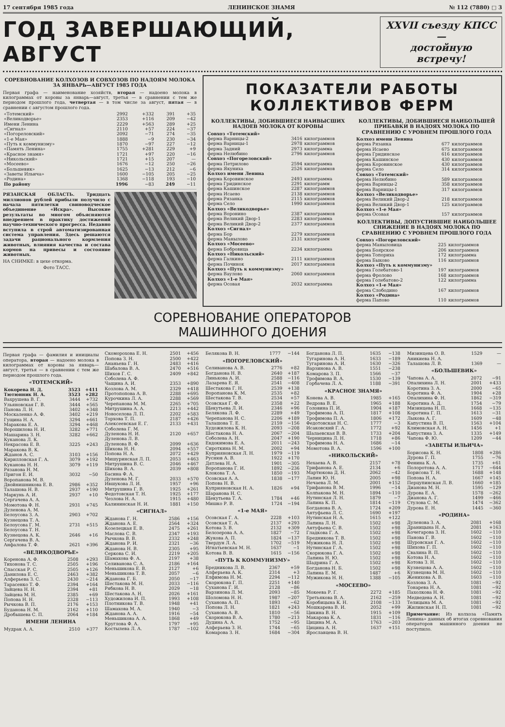17 сентября 1985 года ЛЕНИНСКОЕ ЗНАМЯ № 112 (7880) □ 3
ГОД ЗАВЕРШАЮЩИЙ, АВГУСТ
XXVII съезду КПСС—
достойную встречу!
СОРЕВНОВАНИЕ КОЛХОЗОВ И СОВХОЗОВ ПО НАДОЯМ МОЛОКА ЗА ЯНВАРЬ—АВГУСТ 1985 ГОДА
Первая графа — наименование хозяйств, вторая — надоено молока в килограммах от коровы за январь—август, третья — в сравнении с тем же периодом прошлого года, четвертая — в том числе за август, пятая — в сравнении с августом прошлого года.
| «Тотемский» | 2992 | +332 | 391 | +35 |
| «Великодворье» | 2353 | +116 | 209 | −42 |
| Имени Ленина | 2229 | +563 | 289 | +25 |
| «Сигнал» | 2110 | +57 | 224 | −37 |
| «Погореловский» | 2092 | −71 | 274 | −35 |
| «1-е Мая» | 1888 | −9 | 230 | −34 |
| «Путь к коммунизму» | 1870 | −97 | 227 | −12 |
| «Память Ленина» | 1755 | +281 | 229 | +9 |
| «Красное знамя» | 1721 | +97 | 220 | −16 |
| «Никольский» | 1721 | +15 | 207 | — |
| «Мосеево» | 1676 | −12 | 250 | −26 |
| «Большевик» | 1625 | −13 | 212 | −6 |
| «Заветы Ильича» | 1600 | −105 | 205 | −25 |
| «Родина» | 1368 | −118 | 193 | −10 |
| По району | 1996 | −83 | 249 | −11 |
РЯЗАНСКАЯ ОБЛАСТЬ. Тридцать миллионов рублей прибыли получило с начала пятилетки свиноводческое объединение «Искра». Высокие результаты во многом объясняются внедрением в практику достижений научно-технического прогресса. Недавно вступила в строй автоматизированная система управления. Здесь решаются задачи рационального кормления животных, влияния качества и состава кормов на привесы и состояние животных.
НА СНИМКЕ: в цехе откорма.
Фото ТАСС.
ПОКАЗАТЕЛИ РАБОТЫ
КОЛЛЕКТИВОВ ФЕРМ
КОЛЛЕКТИВЫ, ДОБИВШИЕСЯ НАИВЫСШИХ НАДОЕВ МОЛОКА ОТ КОРОВЫ
| Совхоз «Тотемский» | | |
| ферма Варницы-2 | 3416 | килограммов |
| ферма Варницы-1 | 2978 | килограммов |
| ферма Задний | 2973 | килограмма |
| ферма Нелюбино | 2796 | килограммов |
| Совхоз «Погореловский» | | |
| ферма Петрилово | 2594 | килограмма |
| ферма Якуниха | 2526 | килограммов |
| Колхоз имени Ленина | | |
| ферма Коровинское | 2493 | килограмма |
| ферма Гридинское | 2291 | килограмм |
| ферма Кашинское | 2287 | килограммов |
| ферма Исаево | 2138 | килограммов |
| ферма Рязанка | 2115 | килограммов |
| ферма Село | 1990 | килограммов |
| Колхоз «Великодворье» | | |
| ферма Воронино | 2387 | килограммов |
| ферма Великий Двор-1 | 2283 | килограмма |
| ферма Великий Двор-2 | 2377 | килограммов |
| Колхоз «Сигнал» | | |
| ферма Бор | 2279 | килограммов |
| ферма Маныловo | 2131 | килограмм |
| Колхоз «Мосеево» | | |
| ферма Бобровица | 2234 | килограмма |
| Колхоз «Никольский» | | |
| ферма Галкино | 2111 | килограммов |
| ферма Починок | 2017 | килограммов |
| Колхоз «Путь к коммунизму» | | |
| ферма Ваулово | 2060 | килограммов |
| Колхоз «1-е Мая» | | |
| ферма Осовая | 2032 | килограмма |
КОЛЛЕКТИВЫ, ДОБИВШИЕСЯ НАИБОЛЬШЕЙ ПРИБАВКИ В НАДОЯХ МОЛОКА ПО СРАВНЕНИЮ С УРОВНЕМ ПРОШЛОГО ГОДА
| Колхоз имени Ленина | | |
| ферма Рязанка | 677 | килограммов |
| ферма Исаево | 675 | килограммов |
| ферма Гридинское | 616 | килограммов |
| ферма Кашинское | 430 | килограммов |
| ферма Коровинское | 430 | килограммов |
| ферма Село | 314 | килограммов |
| Совхоз «Тотемский» | | |
| ферма Нелюбино | 589 | килограммов |
| ферма Варницы-2 | 358 | килограммов |
| ферма Варницы-1 | 317 | килограммов |
| Колхоз «Великодворье» | | |
| ферма Великий Двор-2 | 218 | килограммов |
| ферма Великий Двор-1 | 125 | килограммов |
| Колхоз «1-е Мая» | | |
| ферма Осовая | 157 | килограммов |
КОЛЛЕКТИВЫ, ДОПУСТИВШИЕ НАИБОЛЬШЕЕ СНИЖЕНИЕ В НАДОЯХ МОЛОКА ПО СРАВНЕНИЮ С УРОВНЕМ ПРОШЛОГО ГОДА
| Совхоз «Погореловский» | | |
| ферма Маныловица | 225 | килограммов |
| ферма Боярское | 206 | килограммов |
| ферма Топориха | 172 | килограмма |
| ферма Быково | 116 | килограммов |
| Колхоз «Путь к коммунизму» | | |
| ферма Голебатово-1 | 197 | килограммов |
| ферма Фролово | 168 | килограммов |
| ферма Голебатово-2 | 122 | килограмма |
| Колхоз «1-е Мая» | | |
| ферма Слободино | 167 | килограммов |
| Колхоз «Родина» | | |
| ферма Папово | 110 | килограммов |
СОРЕВНОВАНИЕ ОПЕРАТОРОВ
МАШИННОГО ДОЕНИЯ
Первая графа — фамилия и инициалы оператора, вторая — надоено молока в килограммах от коровы за январь—август, третья — в сравнении с тем же периодом прошлого года.
«ТОТЕМСКИЙ»
| Кокорева Н. Д. | 3523 | +411 |
| Тютюнник Н. А. | 3523 | +282 |
| Вахрушева В. Г. | 3444 | +732 |
| Ульяновская Г. В. | 3444 | +565 |
| Панова Л. Н. | 3402 | +348 |
| Москаленко А. Ф. | 3402 | +219 |
| Гущина Н. А. | 3294 | +661 |
| Маракова Е. А. | 3294 | +468 |
| Ворошилова Н. И. | 3282 | +771 |
| Машарина З. Н. | 3282 | +662 |
| Куканова Л. К. | | |
| Некрасова Е. В. | 3225 | +243 |
| Маракова В. К. | | |
| Жданов А. С. | 3103 | +156 |
| Кирилловская Г. А. | 3079 | +192 |
| Куканова Н. Н. | 3079 | +119 |
| Рязанова Н. М. | | |
| Пригон Е. И. | 3032 | −50 |
| Воропанова М. В. | | |
| Двойнишникова Е. В. | 2986 | +352 |
| Талашова Н. В. | 2937 | +190 |
| Маркунь А. И. | 2937 | +10 |
| Сергачева А. А. | | |
| Момотова Ф. Н. | 2931 | +745 |
| Дуленова А. М. | | |
| Белоусова З. А. | 2903 | +702 |
| Кузнецова Т. А. | | |
| Белоусова Г. М. | 2731 | +515 |
| Белоусова Т. Н. | | |
| Кузнецова А. К. | 2646 | +16 |
| Сергачева В. А. | | |
| Анфалова Т. Ф. | 2621 | +396 |
«ВЕЛИКОДВОРЬЕ»
| Коренова А. Ф. | 2508 | +293 |
| Тихонова Т. С. | 2505 | +196 |
| Спасская Р. С. | 2505 | +126 |
| Данилова Е. С. | 2463 | +382 |
| Алферьева З. С. | 2430 | −214 |
| Тарасенко Т. Ф. | 2394 | +164 |
| Зайцева Н. Н. | 2394 | +81 |
| Зайцева М. Н. | 2385 | +69 |
| Попова Н. Н. | 2328 | −113 |
| Рычкова В. П. | 2176 | +153 |
| Буданова Н. М. | 2162 | +110 |
| Дробышева С. П. | 2064 | +184 |
ИМЕНИ ЛЕНИНА
| Мудрак А. А. | 2510 | +377 |
| Скоморохова Е. Н. | 2501 | +456 |
| Попова З. Н. | 2500 | +422 |
| Ананьева Г. Н. | 2483 | +416 |
| Шабалова В. А. | 2470 | +516 |
| Шихов Г. С. | 2409 | +842 |
| Соболева А. Ф. | | |
| Чащина А. И. | 2353 | +890 |
| Козлова А. М. | 2329 | +418 |
| Протопопова А. В. | 2288 | +695 |
| Курочкина Л. А. | 2288 | +569 |
| Черепанова М. М. | 2265 | +705 |
| Митрушина А. А. | 2213 | +442 |
| Новоселова Л. П. | 2202 | +583 |
| Торхова Т. П. | 2187 | +426 |
| Алексеевская Е. Г. | 2133 | +431 |
| Соболева Г. М. | | |
| Дуленова Н. И. | 2120 | +657 |
| Дуленова Л. В. | | |
| Дуленова В. Ф. | 2099 | +636 |
| Шихова Н. Н. | 2094 | +557 |
| Попова Н. А. | 2072 | +429 |
| Мишуринская Л. П. | 2053 | +463 |
| Митрушина В. С. | 2046 | +467 |
| Шихова В. А. | 2039 | +808 |
| Басина Ф. А. | | |
| Дуленова М. Г. | 2033 | +570 |
| Ившукова Л. И. | 1957 | +96 |
| Митрушина Г. В. | 1925 | +261 |
| Федотовская Т. Н. | 1925 | +177 |
| Чезлова Н. А. | 1915 | +480 |
| Калининская Н. И. | 1881 | +150 |
«СИГНАЛ»
| Жданова Г. Н. | 2586 | +156 |
| Жданова А. Е. | 2564 | +324 |
| Козелецкая Е. В. | 2475 | +261 |
| Маслова С. В. | 2347 | +193 |
| Рычкова В. В. | 2332 | +248 |
| Жданова Р. И. | 2321 | −36 |
| Жданова Н. В. | 2305 | +95 |
| Серкова С. И. | 2219 | +205 |
| Шамахова Ф. А. | 2197 | +38 |
| Селиванова С. А. | 2186 | +164 |
| Меньшикова Е. В. | 2127 | +6 |
| Меньшикова Т. В. | 2057 | −6 |
| Жданова Г. Б. | 2050 | −17 |
| Шестакова М. Н. | 2033 | −116 |
| Рябкова Н. В. | 2029 | −18 |
| Шестакова А. Н. | 2026 | +161 |
| Художилова И. П. | 1993 | +108 |
| Плотникова Т. В. | 1948 | +41 |
| Шамахова М. А. | 1940 | −3 |
| Жданова А. А. | 1916 | −54 |
| Меньшикова А. А. | 1868 | +49 |
| Круглова Ф. А. | 1797 | +95 |
| Костылева Л. А. | 1787 | −102 |
| Белякова В. Н. | 1777 | −144 |
«ПОГОРЕЛОВСКИЙ»
| Селиванова А. В. | 2776 | +82 |
| Богданова Н. В. | 2640 | +187 |
| Линькова А. И. | 2588 | −116 |
| Лазарева Е. Я. | 2541 | −408 |
| Шестакова Г. Н. | 2539 | +138 |
| Воропанова К. М. | 2535 | +82 |
| Шестакова Т. В. | 2534 | +57 |
| Осовская Г. Ф. | 2358 | +22 |
| Щекутьева Л. И. | 2346 | +96 |
| Белякова Л. Ф. | 2289 | +49 |
| Черепанова Н. С. | 2206 | +189 |
| Талашова Т. Е. | 2159 | −156 |
| Художилова К. Н. | 2093 | −208 |
| Шестакова Н. А. | 2067 | −204 |
| Соболева А. Н. | 2047 | +190 |
| Евдокимова Е. А. | 2011 | −243 |
| Сироткина Н. М. | 2002 | +94 |
| Куприяновская Л. Н. | 1979 | −119 |
| Руснюв А. В. | 1922 | +170 |
| Дятлева Н. А. | 1901 | −305 |
| Воропанова Г. И. | 1892 | −236 |
| Клокова Т. А. | 1850 | −193 |
| Осовская А. А. | 1838 | −177 |
| Попова Н. В. | | |
| Куприяновская Н. А. | 1826 | +94 |
| Шаранова Н. С. | | |
| Щекутьева Т. А. | 1784 | +46 |
| Мишко Р. В. | 1724 | −194 |
«1-е МАЯ»
| Осовская Г. А. | 2228 | +103 |
| Осовская Т. А. | 2137 | +293 |
| Котова З. В. | 2132 | +309 |
| Белозерова А. А. | 1827 | −72 |
| Жукова А. П. | 1824 | −137 |
| Твердун Л. А. | 1702 | −519 |
| Игнатьевская М. Н. | 1637 | −1 |
| Котова В. В. | 1615 | −156 |
«ПУТЬ К КОММУНИЗМУ»
| Бредникова Л. В. | 2367 | +59 |
| Алферьева А. К. | 2314 | +3 |
| Елфимова Н. М. | 2294 | −112 |
| Скорюкова Г. П. | 2251 | +140 |
| Суханова Г. И. | 2128 | −86 |
| Варзинова Л. М. | 2093 | −85 |
| Шоломова Н. Н. | 1987 | −207 |
| Суханова А. П. | 1893 | −62 |
| Попова Л. Н. | 1821 | +243 |
| Суханова А. В. | 1810 | −56 |
| Скорюкова В. А. | 1780 | −213 |
| Дудина А. А. | 1752 | −95 |
| Алферьева З. Н. | 1744 | −65 |
| Комарова З. Н. | 1684 | −304 |
| Богданова Л. П. | 1635 | −138 |
| Тугаринова А. Н. | 1633 | −189 |
| Тугаринова А. И. | 1630 | −326 |
| Варзинова А. В. | 1551 | −238 |
| Комарова З. П. | 1566 | −37 |
| Трофимова В. А. | 1530 | −139 |
| Горбачева Л. А. | 1188 | −391 |
«КРАСНОЕ ЗНАМЯ»
| Конева А. В. | 1985 | +165 |
| Ведрова В. Е. | 1965 | +188 |
| Головина П. И. | 1904 | +187 |
| Трофимова А. П. | 1817 | +108 |
| Трофимова П. А. | 1806 | +172 |
| Федотовская Н. С. | 1777 | −3 |
| Исаковский Г. А. | 1772 | +92 |
| Шалаевская В. В. | 1733 | +204 |
| Черницина Л. Н. | 1718 | +86 |
| Трофимова Н. А. | 1686 | −14 |
| Момотова В. А. | 1596 | +100 |
«НИКОЛЬСКИЙ»
| Нехаева А. В. | 2157 | +78 |
| Трифанова А. Е. | 2134 | +6 |
| Мартюкова Д. Н. | 2062 | −42 |
| Лапин Ю. Н. | 2005 | +98 |
| Нечаева Л. М. | 2001 | +152 |
| Трифанова В. М. | 1996 | −14 |
| Колпакова М. Н. | 1894 | −110 |
| Нутинская Л. Н. | 1879 | −7 |
| Лапина К. П. | 1814 | −119 |
| Богданова В. А. | 1724 | +209 |
| Антуфьева Л. С. | 1690 | +197 |
| Нутинская Н. А. | 1615 | +122 |
| Лапина Л. Н. | 1502 | +98 |
| Антуфьева С. В. | 1502 | +98 |
| Гладкова Г. А. | 1502 | +98 |
| Бредникова Т. В. | 1502 | +98 |
| Мужикова Н. Л. | 1502 | +98 |
| Нутинская Г. А. | 1502 | +98 |
| Скорюкова Г. А. | 1502 | +98 |
| Лапина Н. Ю. | 1502 | +98 |
| Шадрина Г. А. | 1502 | +98 |
| Богданова Н. Б. | 1502 | +98 |
| Лапина Е. М. | 1487 | +6 |
| Мужикова Н. Н. | 1388 | −105 |
«МОСЕЕВО»
| Мокеева Р. Г. | 2272 | +185 |
| Третьякова В. А. | 2162 | −259 |
| Коробицына К. Н. | 2108 | −133 |
| Мошкарева В. И. | 2052 | +99 |
| Цикина В. Н. | 1915 | +109 |
| Макарова К. А. | 1831 | −116 |
| Цицина М. А. | 1763 | −203 |
| Цицина А. Н. | 1637 | +151 |
| Ярославцева В. Н. | | |
| Мизинцева О. В. | 1529 | — |
| Аникиева Н. А. | | |
| Талашова Л. В. | 1369 | — |
«БОЛЬШЕВИК»
| Чапова А. А. | 2072 | −91 |
| Опалихина Л. Н. | 2001 | +433 |
| Коротина З. А. | 2000 | −65 |
| Коротина Ф. А. | 1904 | +28 |
| Опалихина Ф. Н. | 1862 | −319 |
| Коротина А. Д. | 1754 | −79 |
| Мизинцева Н. П. | 1668 | −135 |
| Коротина Г. П. | 1613 | −31 |
| Лыкова А. Г. | 1609 | −48 |
| Капустина В. П. | 1563 | +104 |
| Климовская А. Н. | 1456 | +1 |
| Капустина З. А. | 1335 | +149 |
| Чапова Ф. Ю. | 1209 | −44 |
«ЗАВЕТЫ ИЛЬИЧА»
| Борисова К. Н. | 1808 | +286 |
| Дурова Г. П. | 1755 | −76 |
| Фенина К. А. | 1735 | +61 |
| Полоротова А. А. | 1717 | −644 |
| Борисова Т. Н. | 1688 | +148 |
| Попова Н. А. | 1667 | +145 |
| Перцупинская Л. В. | 1660 | +185 |
| Дианова М. Н. | 1595 | −129 |
| Дурова Е. А. | 1578 | −262 |
| Дианова А. Г. | 1499 | −466 |
| Стулова С. М. | 1474 | −362 |
| Дурова Е. Н. | 1445 | −360 |
«РОДИНА»
| Дуленова З. А. | 2081 | +168 |
| Драницына Н. А. | 2081 | +163 |
| Кочегарова З. Н. | 1602 | −110 |
| Панова Г. В. | 1602 | −110 |
| Шуровская Г. А. | 1602 | −110 |
| Шихова Г. П. | 1602 | −110 |
| Свалина В. П. | 1602 | −110 |
| Котова Н. А. | 1602 | −110 |
| Котова З. Н. | 1602 | −110 |
| Кузнецова А. А. | 1602 | −110 |
| Кузнецова М. Н. | 1602 | −110 |
| Женихова А. В. | 1603 | −110 |
| Козлова З. А. | 1081 | −92 |
| Тонарева Н. А. | 1081 | −92 |
| Пахолкова Н. Ф. | 1081 | −92 |
| Медведева А. Н. | 1081 | −92 |
| Телицына М. А. | 1081 | −92 |
| Жилинская Н. П. | 1081 | −92 |
Примечание: Из колхоза «Память Ленина» данных об итогах соревнования операторов машинного доения не поступило.